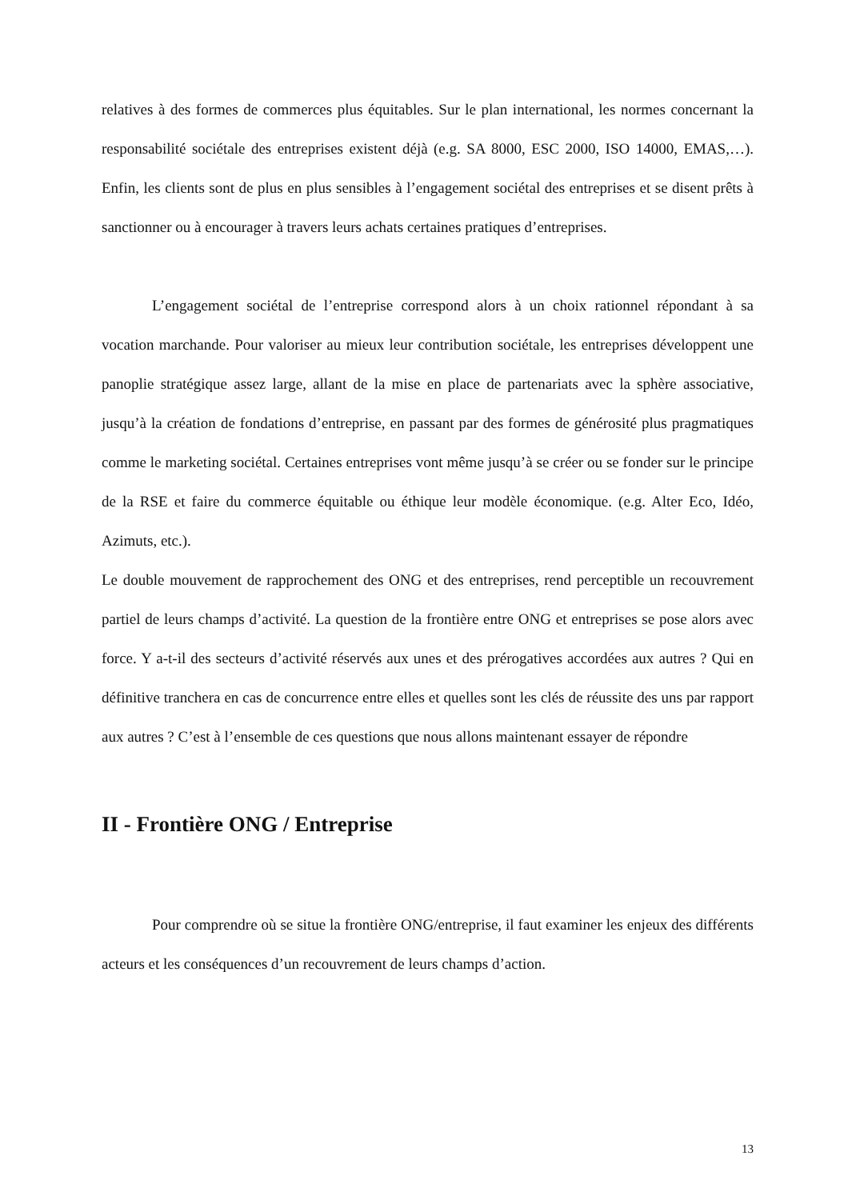relatives à des formes de commerces plus équitables. Sur le plan international, les normes concernant la responsabilité sociétale des entreprises existent déjà (e.g. SA 8000, ESC 2000, ISO 14000, EMAS,…). Enfin, les clients sont de plus en plus sensibles à l’engagement sociétal des entreprises et se disent prêts à sanctionner ou à encourager à travers leurs achats certaines pratiques d’entreprises.
L’engagement sociétal de l’entreprise correspond alors à un choix rationnel répondant à sa vocation marchande. Pour valoriser au mieux leur contribution sociétale, les entreprises développent une panoplie stratégique assez large, allant de la mise en place de partenariats avec la sphère associative, jusqu’à la création de fondations d’entreprise, en passant par des formes de générosité plus pragmatiques comme le marketing sociétal. Certaines entreprises vont même jusqu’à se créer ou se fonder sur le principe de la RSE et faire du commerce équitable ou éthique leur modèle économique. (e.g. Alter Eco, Idéo, Azimuts, etc.).
Le double mouvement de rapprochement des ONG et des entreprises, rend perceptible un recouvrement partiel de leurs champs d’activité. La question de la frontière entre ONG et entreprises se pose alors avec force. Y a-t-il des secteurs d’activité réservés aux unes et des prérogatives accordées aux autres ? Qui en définitive tranchera en cas de concurrence entre elles et quelles sont les clés de réussite des uns par rapport aux autres ? C’est à l’ensemble de ces questions que nous allons maintenant essayer de répondre
II - Frontière ONG / Entreprise
Pour comprendre où se situe la frontière ONG/entreprise, il faut examiner les enjeux des différents acteurs et les conséquences d’un recouvrement de leurs champs d’action.
13